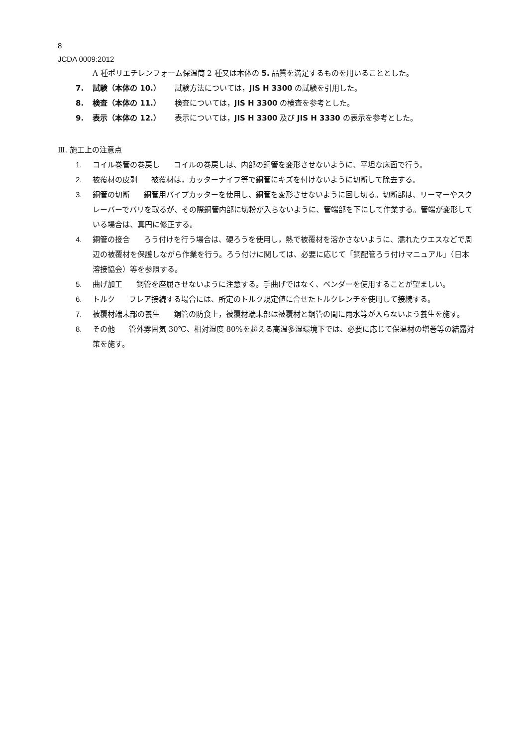8
JCDA 0009:2012
A 種ポリエチレンフォーム保温筒 2 種又は本体の 5. 品質を満足するものを用いることとした。
7. 試験（本体の 10.） 試験方法については，JIS H 3300 の試験を引用した。
8. 検査（本体の 11.） 検査については，JIS H 3300 の検査を参考とした。
9. 表示（本体の 12.） 表示については，JIS H 3300 及び JIS H 3330 の表示を参考とした。
Ⅲ. 施工上の注意点
1. コイル巻管の巻戻し コイルの巻戻しは、内部の銅管を変形させないように、平坦な床面で行う。
2. 被覆材の皮剥 被覆材は，カッターナイフ等で銅管にキズを付けないように切断して除去する。
3. 銅管の切断 銅管用パイプカッターを使用し、銅管を変形させないように回し切る。切断部は、リーマーやスクレーバーでバリを取るが、その際銅管内部に切粉が入らないように、管端部を下にして作業する。管端が変形している場合は、真円に修正する。
4. 銅管の接合 ろう付けを行う場合は、硬ろうを使用し，熱で被覆材を溶かさないように、濡れたウエスなどで周辺の被覆材を保護しながら作業を行う。ろう付けに関しては、必要に応じて「銅配管ろう付けマニュアル」（日本溶接協会）等を参照する。
5. 曲げ加工 銅管を座屈させないように注意する。手曲げではなく、ベンダーを使用することが望ましい。
6. トルク フレア接続する場合には、所定のトルク規定値に合せたトルクレンチを使用して接続する。
7. 被覆材端末部の養生 銅管の防食上，被覆材端末部は被覆材と銅管の間に雨水等が入らないよう養生を施す。
8. その他 管外雰囲気 30℃、相対湿度 80%を超える高温多湿環境下では、必要に応じて保温材の増巻等の結露対策を施す。